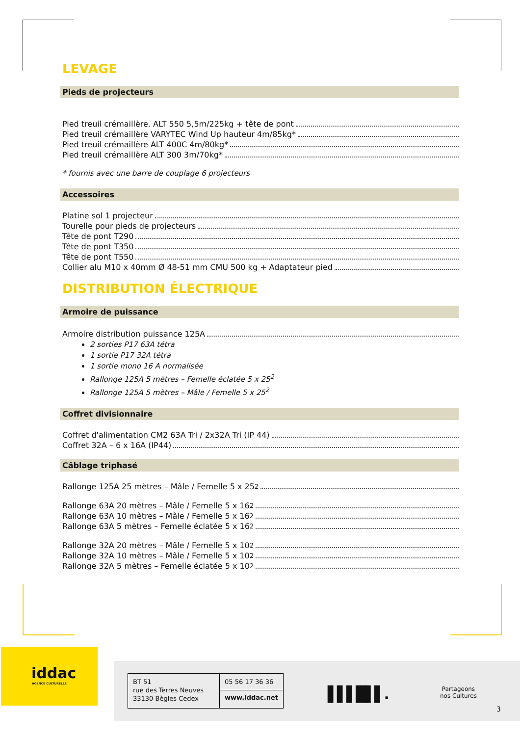LEVAGE
Pieds de projecteurs
Pied treuil crémaillère. ALT 550 5,5m/225kg + tête de pont
Pied treuil crémaillère VARYTEC Wind Up hauteur 4m/85kg*
Pied treuil crémaillère ALT 400C 4m/80kg*
Pied treuil crémaillère ALT 300 3m/70kg*
* fournis avec une barre de couplage 6 projecteurs
Accessoires
Platine sol 1 projecteur
Tourelle pour pieds de projecteurs
Tête de pont T290
Tête de pont T350
Tête de pont T550
Collier alu M10 x 40mm Ø 48-51 mm CMU 500 kg + Adaptateur pied
DISTRIBUTION ÉLECTRIQUE
Armoire de puissance
Armoire distribution puissance 125A
2 sorties P17 63A tétra
1 sortie P17 32A tétra
1 sortie mono 16 A normalisée
Rallonge 125A 5 mètres – Femelle éclatée 5 x 25<sup>2</sup>
Rallonge 125A 5 mètres – Mâle / Femelle 5 x 25<sup>2</sup>
Coffret divisionnaire
Coffret d'alimentation CM2 63A Tri / 2x32A Tri (IP 44)
Coffret 32A – 6 x 16A (IP44)
Câblage triphasé
Rallonge 125A 25 mètres – Mâle / Femelle 5 x 25<sup>2</sup>
Rallonge 63A 20 mètres – Mâle / Femelle 5 x 16<sup>2</sup>
Rallonge 63A 10 mètres – Mâle / Femelle 5 x 16<sup>2</sup>
Rallonge 63A 5 mètres – Femelle éclatée 5 x 16<sup>2</sup>
Rallonge 32A 20 mètres – Mâle / Femelle 5 x 10<sup>2</sup>
Rallonge 32A 10 mètres – Mâle / Femelle 5 x 10<sup>2</sup>
Rallonge 32A 5 mètres – Femelle éclatée 5 x 10<sup>2</sup>
iddac
AGENCE CULTURELLE
BT 51
rue des Terres Neuves
33130 Bègles Cedex
05 56 17 36 36
www.iddac.net
▌▌▌█▌▌.
Partageons
nos Cultures
3